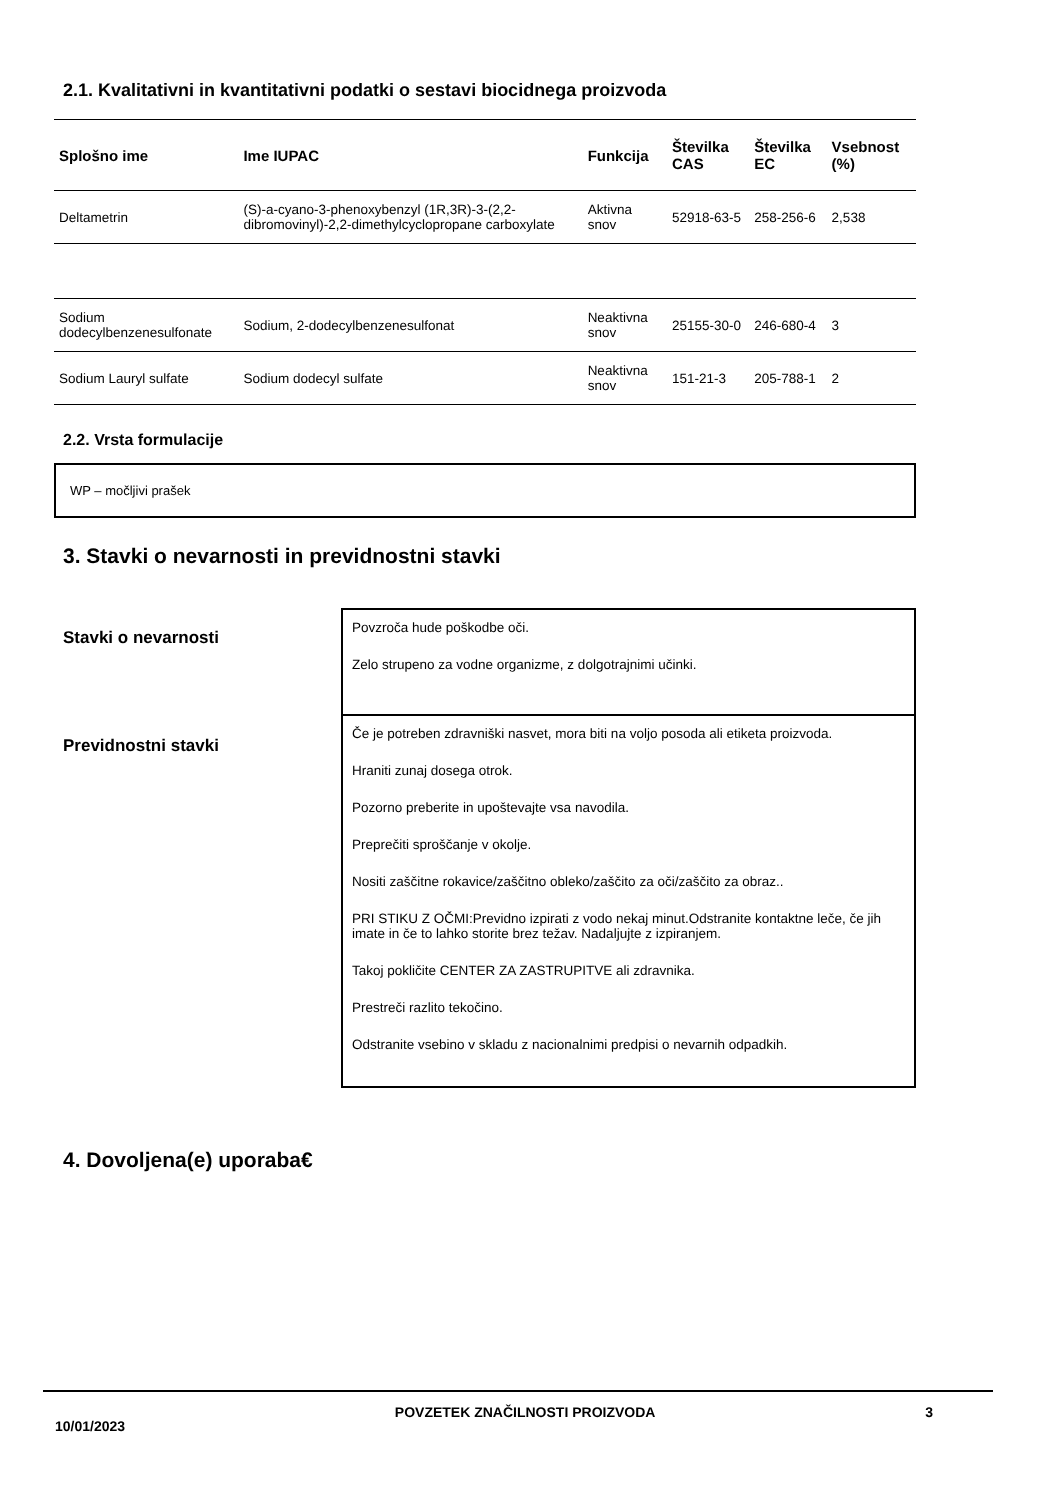2.1. Kvalitativni in kvantitativni podatki o sestavi biocidnega proizvoda
| Splošno ime | Ime IUPAC | Funkcija | Številka CAS | Številka EC | Vsebnost (%) |
| --- | --- | --- | --- | --- | --- |
| Deltametrin | (S)-a-cyano-3-phenoxybenzyl (1R,3R)-3-(2,2-dibromovinyl)-2,2-dimethylcyclopropane carboxylate | Aktivna snov | 52918-63-5 | 258-256-6 | 2,538 |
| Sodium dodecylbenzenesulfonate | Sodium, 2-dodecylbenzenesulfonat | Neaktivna snov | 25155-30-0 | 246-680-4 | 3 |
| Sodium Lauryl sulfate | Sodium dodecyl sulfate | Neaktivna snov | 151-21-3 | 205-788-1 | 2 |
2.2. Vrsta formulacije
WP – močljivi prašek
3. Stavki o nevarnosti in previdnostni stavki
Stavki o nevarnosti
Povzroča hude poškodbe oči.
Zelo strupeno za vodne organizme, z dolgotrajnimi učinki.
Previdnostni stavki
Če je potreben zdravniški nasvet, mora biti na voljo posoda ali etiketa proizvoda.
Hraniti zunaj dosega otrok.
Pozorno preberite in upoštevajte vsa navodila.
Preprečiti sproščanje v okolje.
Nositi zaščitne rokavice/zaščitno obleko/zaščito za oči/zaščito za obraz..
PRI STIKU Z OČMI:Previdno izpirati z vodo nekaj minut.Odstranite kontaktne leče, če jih imate in če to lahko storite brez težav. Nadaljujte z izpiranjem.
Takoj pokličite CENTER ZA ZASTRUPITVE ali zdravnika.
Prestreči razlito tekočino.
Odstranite vsebino v skladu z nacionalnimi predpisi o nevarnih odpadkih.
4. Dovoljena(e) uporaba€
10/01/2023 POVZETEK ZNAČILNOSTI PROIZVODA 3